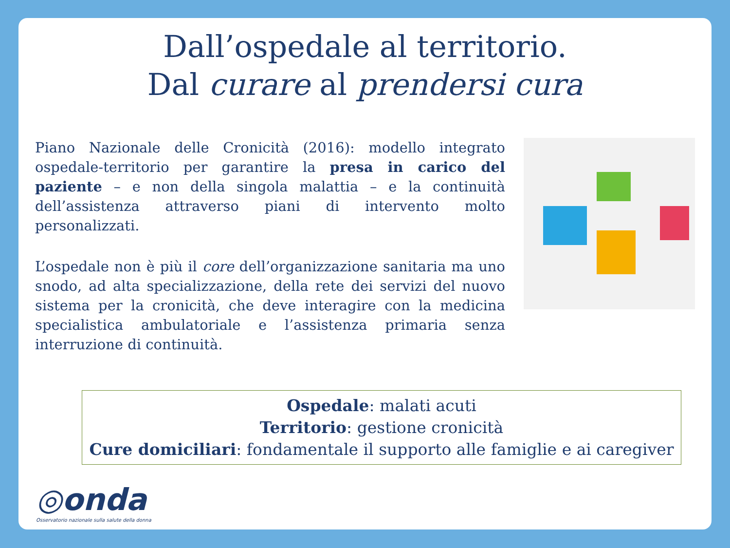Dall’ospedale al territorio.
Dal curare al prendersi cura
Piano Nazionale delle Cronicità (2016): modello integrato ospedale-territorio per garantire la presa in carico del paziente – e non della singola malattia – e la continuità dell’assistenza attraverso piani di intervento molto personalizzati.
L’ospedale non è più il core dell’organizzazione sanitaria ma uno snodo, ad alta specializzazione, della rete dei servizi del nuovo sistema per la cronicità, che deve interagire con la medicina specialistica ambulatoriale e l’assistenza primaria senza interruzione di continuità.
Ospedale: malati acuti
Territorio: gestione cronicità
Cure domiciliari: fondamentale il supporto alle famiglie e ai caregiver
◎onda
Osservatorio nazionale sulla salute della donna